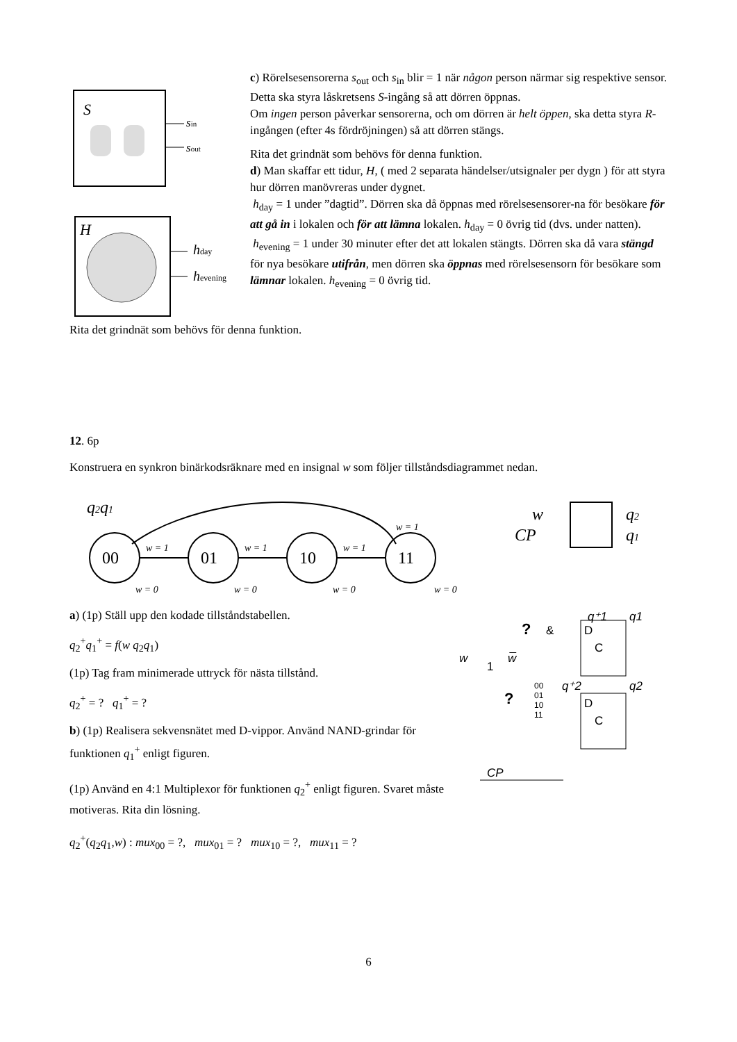S
sin
sout
H
hday
hevening
c) Rörelsesensorerna s<sub>out</sub> och s<sub>in</sub> blir = 1 när någon person närmar sig respektive sensor. Detta ska styra låskretsens S-ingång så att dörren öppnas.
Om ingen person påverkar sensorerna, och om dörren är helt öppen, ska detta styra R-ingången (efter 4s fördröjningen) så att dörren stängs.
Rita det grindnät som behövs för denna funktion.
d) Man skaffar ett tidur, H, ( med 2 separata händelser/utsignaler per dygn ) för att styra hur dörren manövreras under dygnet.
h<sub>day</sub> = 1 under ”dagtid”. Dörren ska då öppnas med rörelsesensorer-na för besökare för att gå in i lokalen och för att lämna lokalen. h<sub>day</sub> = 0 övrig tid (dvs. under natten).
h<sub>evening</sub> = 1 under 30 minuter efter det att lokalen stängts. Dörren ska då vara stängd för nya besökare utifrån, men dörren ska öppnas med rörelsesensorn för besökare som lämnar lokalen. h<sub>evening</sub> = 0 övrig tid.
Rita det grindnät som behövs för denna funktion.
12. 6p
Konstruera en synkron binärkodsräknare med en insignal w som följer tillståndsdiagrammet nedan.
q2q1
w = 1
00
01
10
11
w = 1
w = 1
w = 1
w = 0
w = 0
w = 0
w = 0
w
CP
q2
q1
a) (1p) Ställ upp den kodade tillståndstabellen.
q<sub>2</sub><sup>+</sup>q<sub>1</sub><sup>+</sup> = f(w q<sub>2</sub>q<sub>1</sub>)
(1p) Tag fram minimerade uttryck för nästa tillstånd.
q<sub>2</sub><sup>+</sup> = ? q<sub>1</sub><sup>+</sup> = ?
b) (1p) Realisera sekvensnätet med D-vippor. Använd NAND-grindar för funktionen q<sub>1</sub><sup>+</sup> enligt figuren.
(1p) Använd en 4:1 Multiplexor för funktionen q<sub>2</sub><sup>+</sup> enligt figuren. Svaret måste motiveras. Rita din lösning.
q<sub>2</sub><sup>+</sup>(q<sub>2</sub>q<sub>1</sub>,w) : mux<sub>00</sub> = ?, mux<sub>01</sub> = ? mux<sub>10</sub> = ?, mux<sub>11</sub> = ?
?
&
q⁺1
q1
D
C
w
1
w̅
?
00
01
10
11
q⁺2
q2
D
C
CP
6